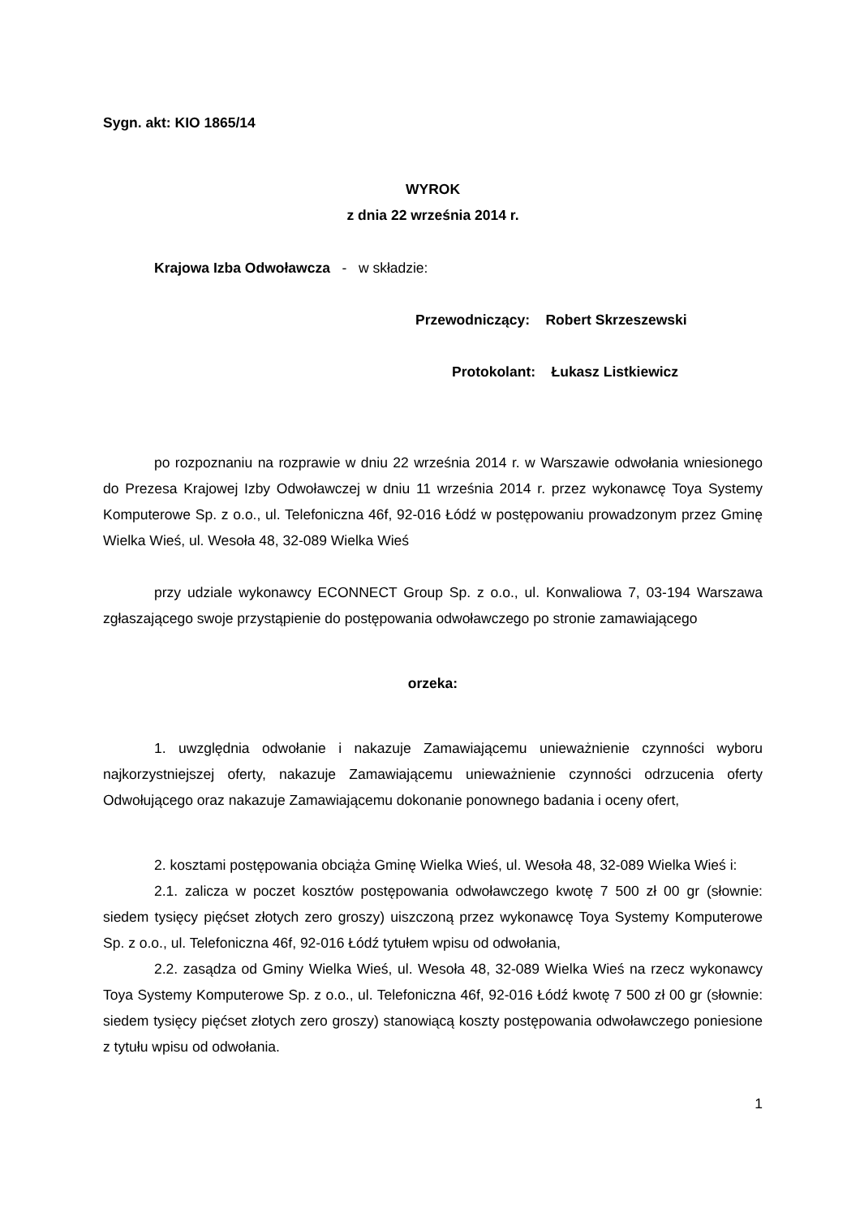Sygn. akt: KIO 1865/14
WYROK
z dnia 22 września 2014 r.
Krajowa Izba Odwoławcza - w składzie:
Przewodniczący: Robert Skrzeszewski
Protokolant: Łukasz Listkiewicz
po rozpoznaniu na rozprawie w dniu 22 września 2014 r. w Warszawie odwołania wniesionego do Prezesa Krajowej Izby Odwoławczej w dniu 11 września 2014 r. przez wykonawcę Toya Systemy Komputerowe Sp. z o.o., ul. Telefoniczna 46f, 92-016 Łódź w postępowaniu prowadzonym przez Gminę Wielka Wieś, ul. Wesoła 48, 32-089 Wielka Wieś
przy udziale wykonawcy ECONNECT Group Sp. z o.o., ul. Konwaliowa 7, 03-194 Warszawa zgłaszającego swoje przystąpienie do postępowania odwoławczego po stronie zamawiającego
orzeka:
1. uwzględnia odwołanie i nakazuje Zamawiającemu unieważnienie czynności wyboru najkorzystniejszej oferty, nakazuje Zamawiającemu unieważnienie czynności odrzucenia oferty Odwołującego oraz nakazuje Zamawiającemu dokonanie ponownego badania i oceny ofert,
2. kosztami postępowania obciąża Gminę Wielka Wieś, ul. Wesoła 48, 32-089 Wielka Wieś i:
2.1. zalicza w poczet kosztów postępowania odwoławczego kwotę 7 500 zł 00 gr (słownie: siedem tysięcy pięćset złotych zero groszy) uiszczoną przez wykonawcę Toya Systemy Komputerowe Sp. z o.o., ul. Telefoniczna 46f, 92-016 Łódź tytułem wpisu od odwołania,
2.2. zasądza od Gminy Wielka Wieś, ul. Wesoła 48, 32-089 Wielka Wieś na rzecz wykonawcy Toya Systemy Komputerowe Sp. z o.o., ul. Telefoniczna 46f, 92-016 Łódź kwotę 7 500 zł 00 gr (słownie: siedem tysięcy pięćset złotych zero groszy) stanowiącą koszty postępowania odwoławczego poniesione z tytułu wpisu od odwołania.
1